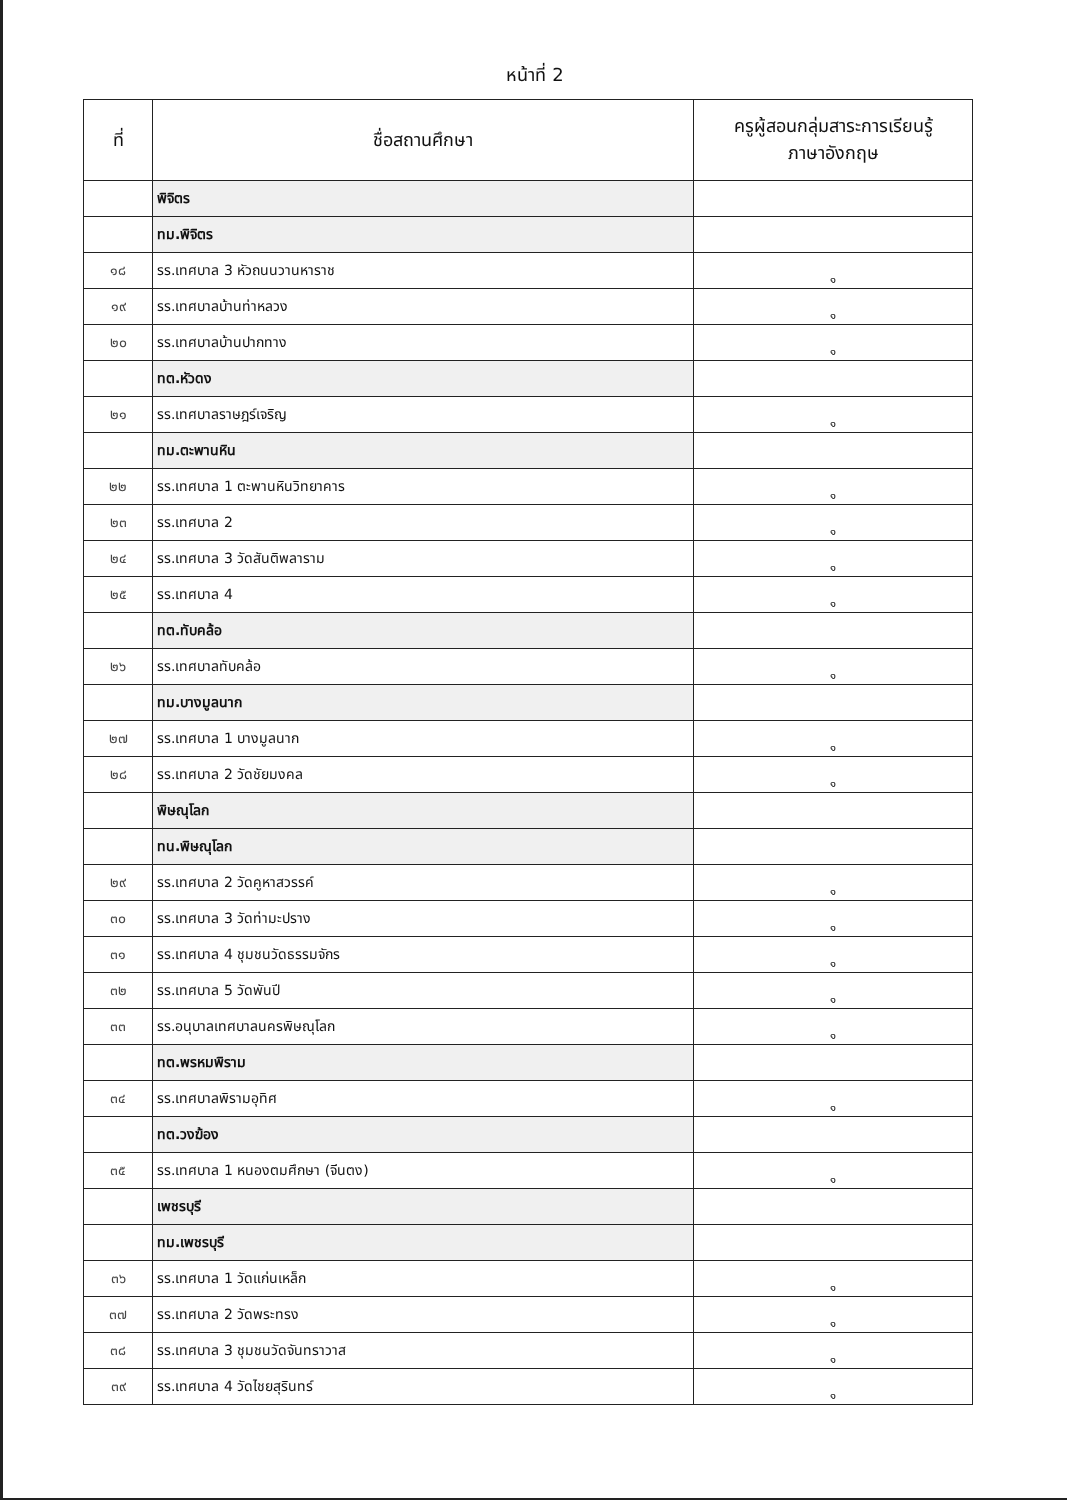หน้าที่ 2
| ที่ | ชื่อสถานศึกษา | ครูผู้สอนกลุ่มสาระการเรียนรู้ ภาษาอังกฤษ |
| --- | --- | --- |
| | พิจิตร | |
| | ทม.พิจิตร | |
| ๑๘ | รร.เทศบาล 3 หัวถนนวานหาราช | ๑ |
| ๑๙ | รร.เทศบาลบ้านท่าหลวง | ๑ |
| ๒๐ | รร.เทศบาลบ้านปากทาง | ๑ |
| | ทต.หัวดง | |
| ๒๑ | รร.เทศบาลราษฎร์เจริญ | ๑ |
| | ทม.ตะพานหิน | |
| ๒๒ | รร.เทศบาล 1 ตะพานหินวิทยาคาร | ๑ |
| ๒๓ | รร.เทศบาล 2 | ๑ |
| ๒๔ | รร.เทศบาล 3 วัดสันติพลาราม | ๑ |
| ๒๕ | รร.เทศบาล 4 | ๑ |
| | ทต.ทับคล้อ | |
| ๒๖ | รร.เทศบาลทับคล้อ | ๑ |
| | ทม.บางมูลนาก | |
| ๒๗ | รร.เทศบาล 1 บางมูลนาก | ๑ |
| ๒๘ | รร.เทศบาล 2 วัดชัยมงคล | ๑ |
| | พิษณุโลก | |
| | ทน.พิษณุโลก | |
| ๒๙ | รร.เทศบาล 2 วัดคูหาสวรรค์ | ๑ |
| ๓๐ | รร.เทศบาล 3 วัดท่ามะปราง | ๑ |
| ๓๑ | รร.เทศบาล 4 ชุมชนวัดธรรมจักร | ๑ |
| ๓๒ | รร.เทศบาล 5 วัดพันปี | ๑ |
| ๓๓ | รร.อนุบาลเทศบาลนครพิษณุโลก | ๑ |
| | ทต.พรหมพิราม | |
| ๓๔ | รร.เทศบาลพิรามอุทิศ | ๑ |
| | ทต.วงฆ้อง | |
| ๓๕ | รร.เทศบาล 1 หนองตมศึกษา (จีนตง) | ๑ |
| | เพชรบุรี | |
| | ทม.เพชรบุรี | |
| ๓๖ | รร.เทศบาล 1 วัดแก่นเหล็ก | ๑ |
| ๓๗ | รร.เทศบาล 2 วัดพระทรง | ๑ |
| ๓๘ | รร.เทศบาล 3 ชุมชนวัดจันทราวาส | ๑ |
| ๓๙ | รร.เทศบาล 4 วัดไชยสุรินทร์ | ๑ |